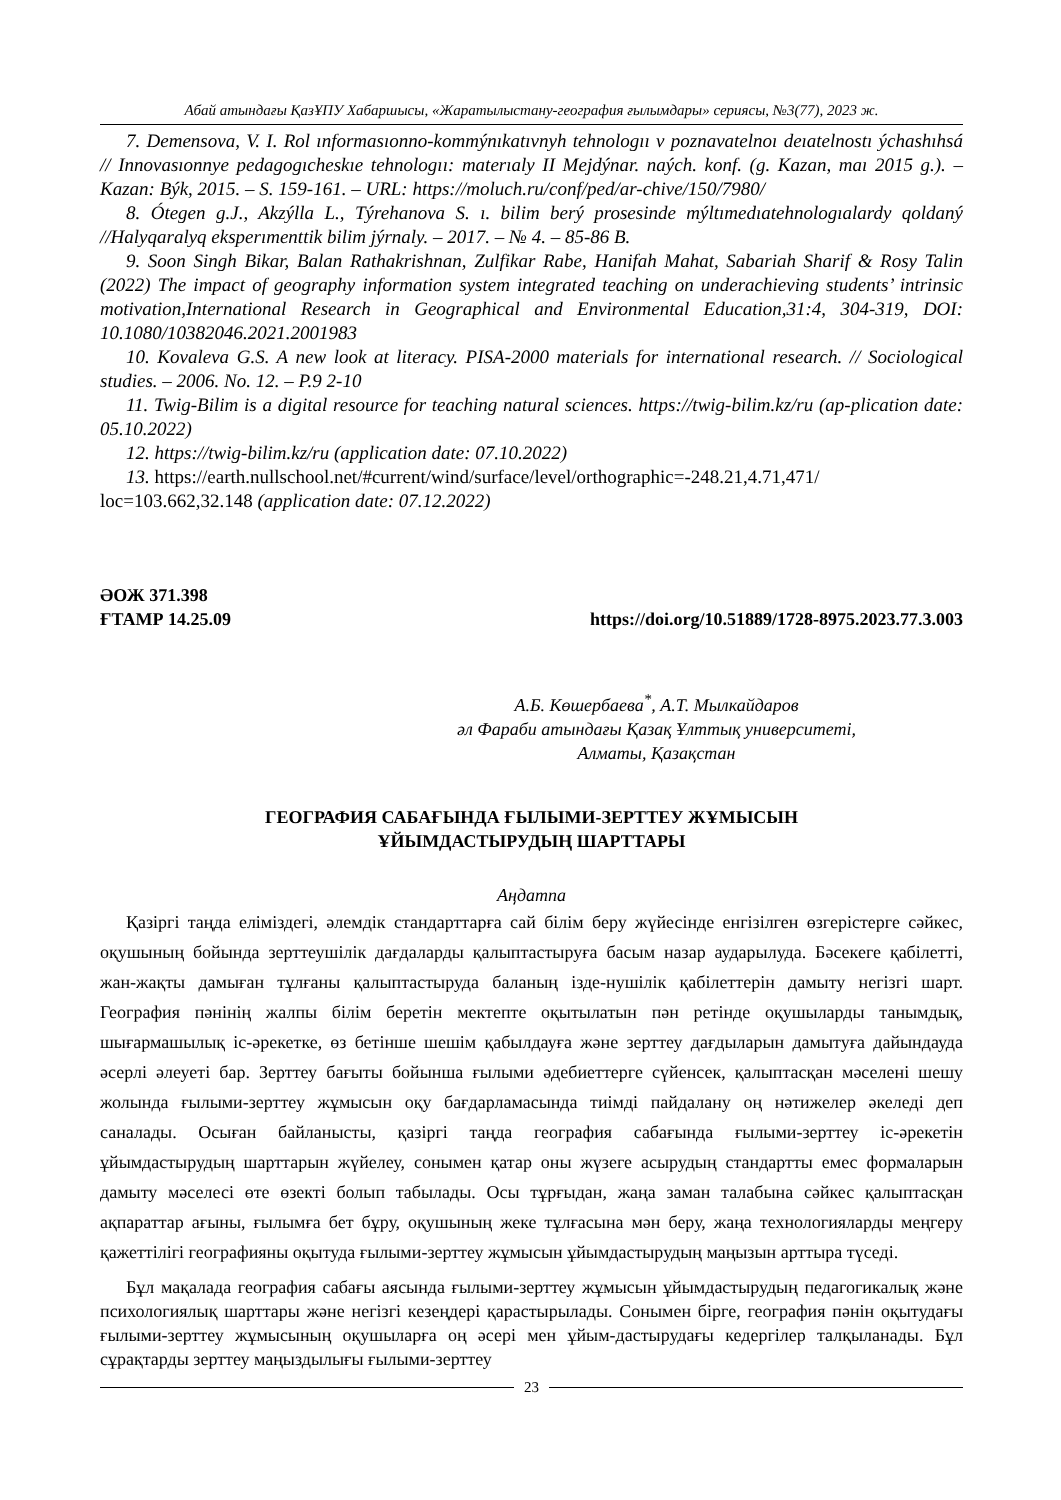Абай атындағы ҚазҰПУ Хабаршысы, «Жаратылыстану-география ғылымдары» сериясы, №3(77), 2023 ж.
7. Demensova, V. I. Rol ınformasıonno-kommýnıkatıvnyh tehnologıı v poznavatelnoı deıatelnostı ýchashıhsá // Innovasıonnye pedagogıcheskıe tehnologıı: materıaly II Mejdýnar. naých. konf. (g. Kazan, maı 2015 g.). – Kazan: Býk, 2015. – S. 159-161. – URL: https://moluch.ru/conf/ped/ar-chive/150/7980/
8. Ótegen g.J., Akzýlla L., Týrehanova S. ı. bilim berý prosesinde mýltımedıatehnologıalardy qoldaný //Halyqaralyq eksperımenttik bilim jýrnaly. – 2017. – № 4. – 85-86 B.
9. Soon Singh Bikar, Balan Rathakrishnan, Zulfikar Rabe, Hanifah Mahat, Sabariah Sharif & Rosy Talin (2022) The impact of geography information system integrated teaching on underachieving students’ intrinsic motivation,International Research in Geographical and Environmental Education,31:4, 304-319, DOI: 10.1080/10382046.2021.2001983
10. Kovaleva G.S. A new look at literacy. PISA-2000 materials for international research. // Sociological studies. – 2006. No. 12. – P.9 2-10
11. Twig-Bilim is a digital resource for teaching natural sciences. https://twig-bilim.kz/ru (ap-plication date: 05.10.2022)
12. https://twig-bilim.kz/ru (application date: 07.10.2022)
13. https://earth.nullschool.net/#current/wind/surface/level/orthographic=-248.21,4.71,471/
loc=103.662,32.148 (application date: 07.12.2022)
ӘОЖ 371.398
ҒТАМР 14.25.09
https://doi.org/10.51889/1728-8975.2023.77.3.003
А.Б. Көшербаева<sup>*</sup>, А.Т. Мылкайдаров
әл Фараби атындағы Қазақ Ұлттық университеті,
Алматы, Қазақстан
ГЕОГРАФИЯ САБАҒЫНДА ҒЫЛЫМИ-ЗЕРТТЕУ ЖҰМЫСЫН
ҰЙЫМДАСТЫРУДЫҢ ШАРТТАРЫ
Аңдатпа
Қазіргі таңда еліміздегі, әлемдік стандарттарға сай білім беру жүйесінде енгізілген өзгерістерге сәйкес, оқушының бойында зерттеушілік дағдаларды қалыптастыруға басым назар аударылуда. Бәсекеге қабілетті, жан-жақты дамыған тұлғаны қалыптастыруда баланың ізде-нушілік қабілеттерін дамыту негізгі шарт. География пәнінің жалпы білім беретін мектепте оқытылатын пән ретінде оқушыларды танымдық, шығармашылық іс-әрекетке, өз бетінше шешім қабылдауға және зерттеу дағдыларын дамытуға дайындауда әсерлі әлеуеті бар. Зерттеу бағыты бойынша ғылыми әдебиеттерге сүйенсек, қалыптасқан мәселені шешу жолында ғылыми-зерттеу жұмысын оқу бағдарламасында тиімді пайдалану оң нәтижелер әкеледі деп саналады. Осыған байланысты, қазіргі таңда география сабағында ғылыми-зерттеу іс-әрекетін ұйымдастырудың шарттарын жүйелеу, сонымен қатар оны жүзеге асырудың стандартты емес формаларын дамыту мәселесі өте өзекті болып табылады. Осы тұрғыдан, жаңа заман талабына сәйкес қалыптасқан ақпараттар ағыны, ғылымға бет бұру, оқушының жеке тұлғасына мән беру, жаңа технологияларды меңгеру қажеттілігі географияны оқытуда ғылыми-зерттеу жұмысын ұйымдастырудың маңызын арттыра түседі.
Бұл мақалада география сабағы аясында ғылыми-зерттеу жұмысын ұйымдастырудың педагогикалық және психологиялық шарттары және негізгі кезеңдері қарастырылады. Сонымен бірге, география пәнін оқытудағы ғылыми-зерттеу жұмысының оқушыларға оң әсері мен ұйым-дастырудағы кедергілер талқыланады. Бұл сұрақтарды зерттеу маңыздылығы ғылыми-зерттеу
23